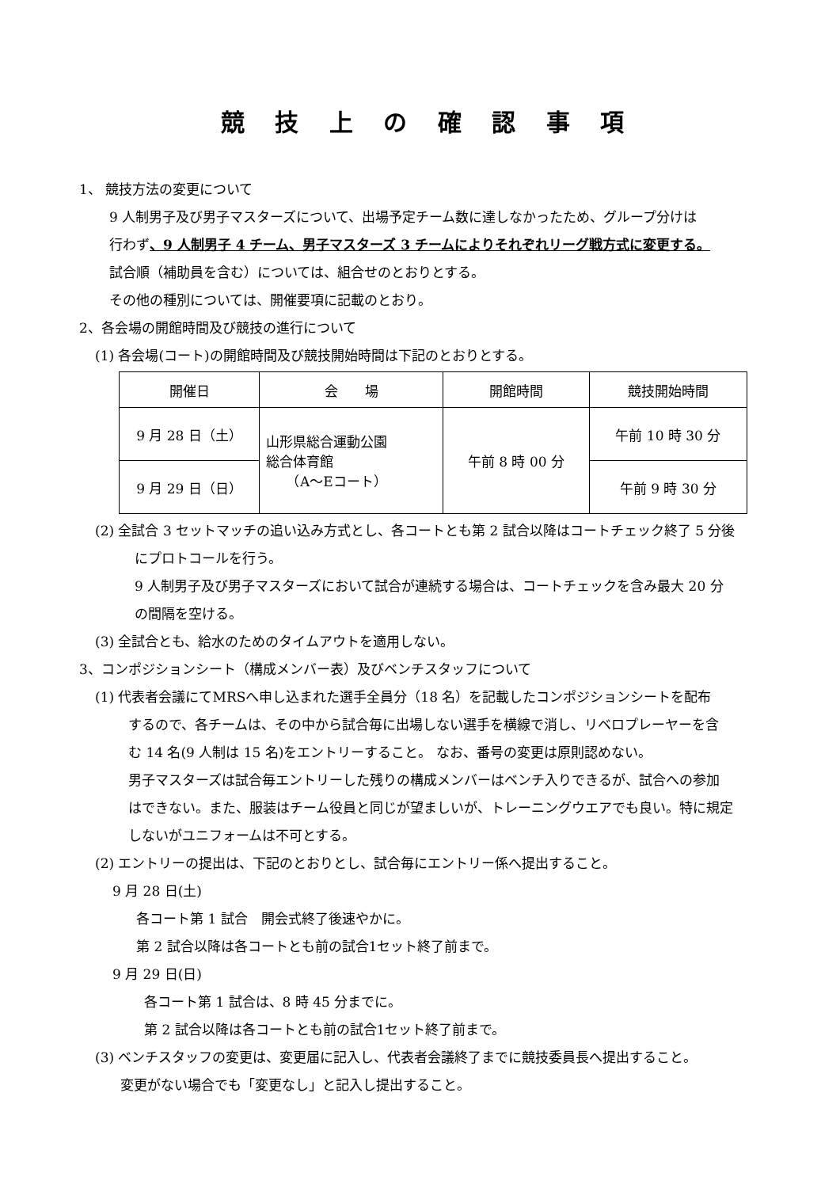競 技 上 の 確 認 事 項
1、 競技方法の変更について
9 人制男子及び男子マスターズについて、出場予定チーム数に達しなかったため、グループ分けは
行わず、9 人制男子 4 チーム、男子マスターズ 3 チームによりそれぞれリーグ戦方式に変更する。
試合順（補助員を含む）については、組合せのとおりとする。
その他の種別については、開催要項に記載のとおり。
2、各会場の開館時間及び競技の進行について
(1) 各会場(コート)の開館時間及び競技開始時間は下記のとおりとする。
| 開催日 | 会 場 | 開館時間 | 競技開始時間 |
| 9 月 28 日（土） | 山形県総合運動公園 総合体育館 （A～Eコート） | 午前 8 時 00 分 | 午前 10 時 30 分 |
| 9 月 29 日（日） | | | 午前 9 時 30 分 |
(2) 全試合 3 セットマッチの追い込み方式とし、各コートとも第 2 試合以降はコートチェック終了 5 分後
にプロトコールを行う。
9 人制男子及び男子マスターズにおいて試合が連続する場合は、コートチェックを含み最大 20 分
の間隔を空ける。
(3) 全試合とも、給水のためのタイムアウトを適用しない。
3、コンポジションシート（構成メンバー表）及びベンチスタッフについて
(1) 代表者会議にてMRSへ申し込まれた選手全員分（18 名）を記載したコンポジションシートを配布
するので、各チームは、その中から試合毎に出場しない選手を横線で消し、リベロプレーヤーを含
む 14 名(9 人制は 15 名)をエントリーすること。 なお、番号の変更は原則認めない。
男子マスターズは試合毎エントリーした残りの構成メンバーはベンチ入りできるが、試合への参加
はできない。また、服装はチーム役員と同じが望ましいが、トレーニングウエアでも良い。特に規定
しないがユニフォームは不可とする。
(2) エントリーの提出は、下記のとおりとし、試合毎にエントリー係へ提出すること。
9 月 28 日(土)
各コート第 1 試合　開会式終了後速やかに。
第 2 試合以降は各コートとも前の試合1セット終了前まで。
9 月 29 日(日)
各コート第 1 試合は、8 時 45 分までに。
第 2 試合以降は各コートとも前の試合1セット終了前まで。
(3) ベンチスタッフの変更は、変更届に記入し、代表者会議終了までに競技委員長へ提出すること。
変更がない場合でも「変更なし」と記入し提出すること。